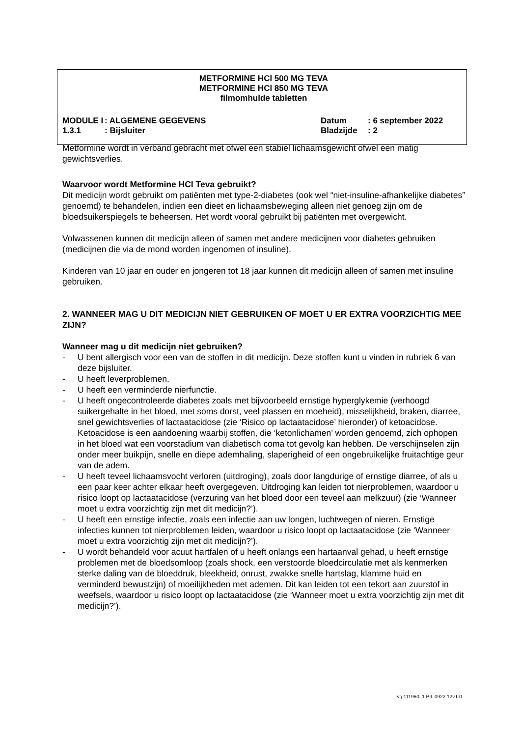METFORMINE HCl 500 MG TEVA
METFORMINE HCl 850 MG TEVA
filmomhulde tabletten
MODULE I
: ALGEMENE GEGEVENS
Datum
: 6 september 2022
1.3.1
: Bijsluiter
Bladzijde
: 2
Metformine wordt in verband gebracht met ofwel een stabiel lichaamsgewicht ofwel een matig gewichtsverlies.
Waarvoor wordt Metformine HCl Teva gebruikt?
Dit medicijn wordt gebruikt om patiënten met type-2-diabetes (ook wel “niet-insuline-afhankelijke diabetes” genoemd) te behandelen, indien een dieet en lichaamsbeweging alleen niet genoeg zijn om de bloedsuikerspiegels te beheersen. Het wordt vooral gebruikt bij patiënten met overgewicht.
Volwassenen kunnen dit medicijn alleen of samen met andere medicijnen voor diabetes gebruiken (medicijnen die via de mond worden ingenomen of insuline).
Kinderen van 10 jaar en ouder en jongeren tot 18 jaar kunnen dit medicijn alleen of samen met insuline gebruiken.
2. WANNEER MAG U DIT MEDICIJN NIET GEBRUIKEN OF MOET U ER EXTRA VOORZICHTIG MEE ZIJN?
Wanneer mag u dit medicijn niet gebruiken?
- U bent allergisch voor een van de stoffen in dit medicijn. Deze stoffen kunt u vinden in rubriek 6 van deze bijsluiter.
- U heeft leverproblemen.
- U heeft een verminderde nierfunctie.
- U heeft ongecontroleerde diabetes zoals met bijvoorbeeld ernstige hyperglykemie (verhoogd suikergehalte in het bloed, met soms dorst, veel plassen en moeheid), misselijkheid, braken, diarree, snel gewichtsverlies of lactaatacidose (zie ‘Risico op lactaatacidose’ hieronder) of ketoacidose. Ketoacidose is een aandoening waarbij stoffen, die ‘ketonlichamen’ worden genoemd, zich ophopen in het bloed wat een voorstadium van diabetisch coma tot gevolg kan hebben. De verschijnselen zijn onder meer buikpijn, snelle en diepe ademhaling, slaperigheid of een ongebruikelijke fruitachtige geur van de adem.
- U heeft teveel lichaamsvocht verloren (uitdroging), zoals door langdurige of ernstige diarree, of als u een paar keer achter elkaar heeft overgegeven. Uitdroging kan leiden tot nierproblemen, waardoor u risico loopt op lactaatacidose (verzuring van het bloed door een teveel aan melkzuur) (zie ‘Wanneer moet u extra voorzichtig zijn met dit medicijn?’).
- U heeft een ernstige infectie, zoals een infectie aan uw longen, luchtwegen of nieren. Ernstige infecties kunnen tot nierproblemen leiden, waardoor u risico loopt op lactaatacidose (zie ‘Wanneer moet u extra voorzichtig zijn met dit medicijn?’).
- U wordt behandeld voor acuut hartfalen of u heeft onlangs een hartaanval gehad, u heeft ernstige problemen met de bloedsomloop (zoals shock, een verstoorde bloedcirculatie met als kenmerken sterke daling van de bloeddruk, bleekheid, onrust, zwakke snelle hartslag, klamme huid en verminderd bewustzijn) of moeilijkheden met ademen. Dit kan leiden tot een tekort aan zuurstof in weefsels, waardoor u risico loopt op lactaatacidose (zie ‘Wanneer moet u extra voorzichtig zijn met dit medicijn?’).
rvg 111960_1 PIL 0922.12v.LD